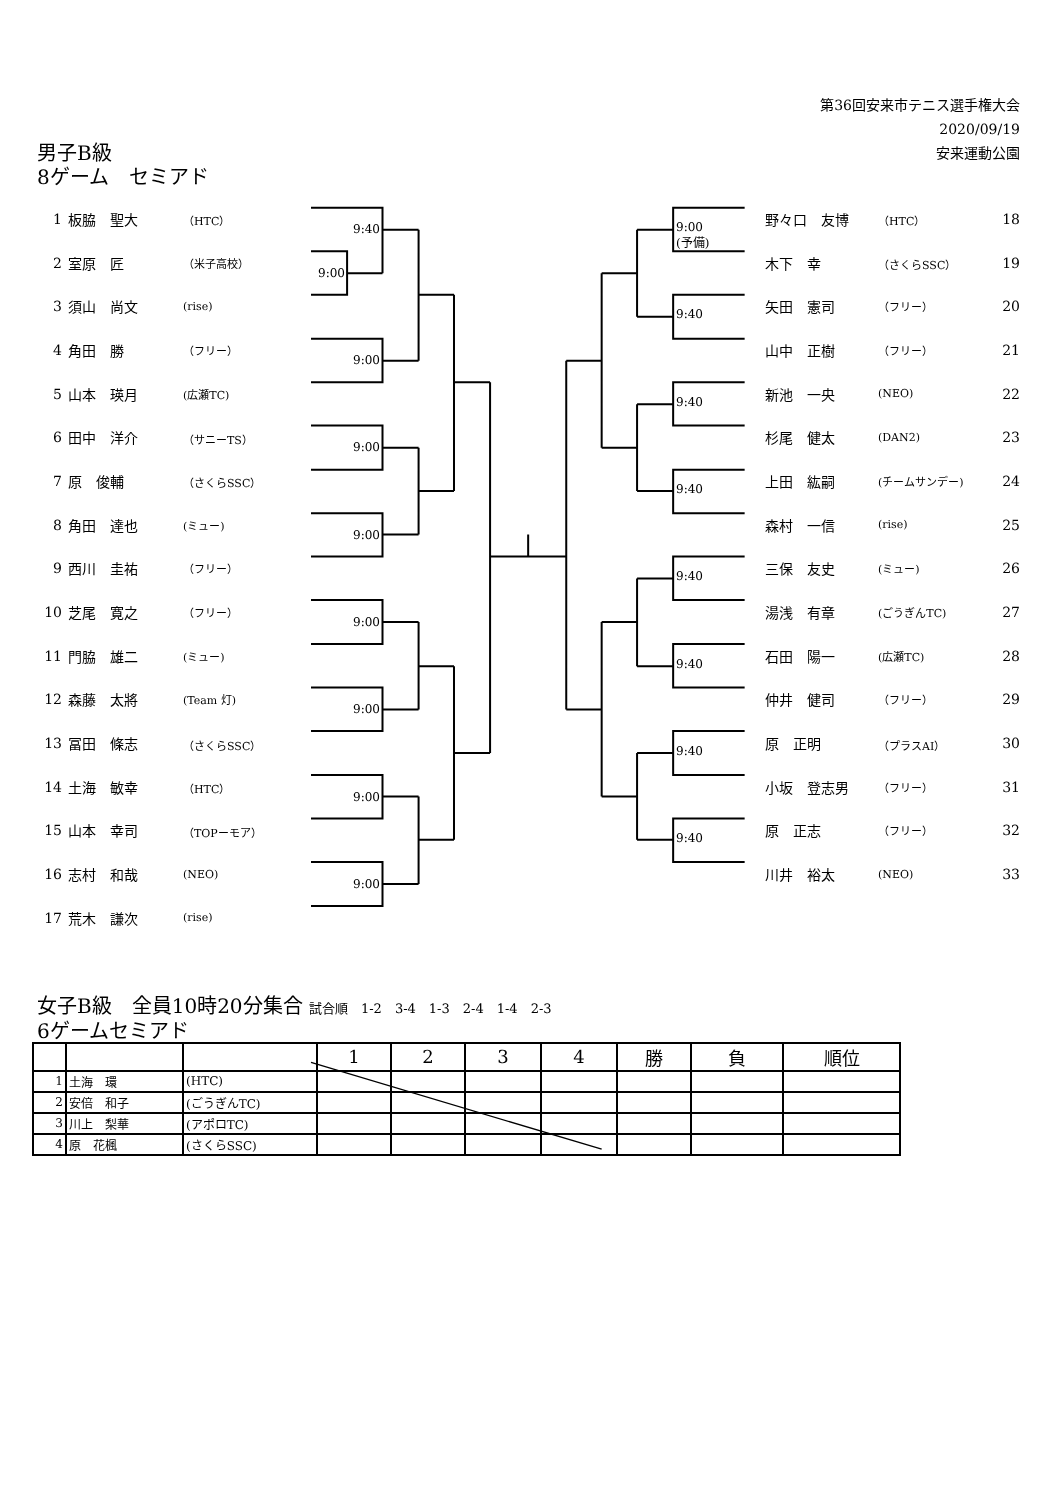第36回安来市テニス選手権大会
2020/09/19
男子B級
8ゲーム　セミアド
安来運動公園
1 板脇　聖大 （HTC）
2 室原　匠 （米子高校）
3 須山　尚文 (rise)
4 角田　勝 （フリー）
5 山本　瑛月 (広瀬TC)
6 田中　洋介 （サニーTS）
7 原　俊輔 （さくらSSC）
8 角田　達也 (ミュー)
9 西川　圭祐 （フリー）
10 芝尾　寛之 （フリー）
11 門脇　雄二 (ミュー)
12 森藤　太將 (Team 灯)
13 冨田　條志 （さくらSSC）
14 土海　敏幸 （HTC）
15 山本　幸司 （TOPーモア）
16 志村　和哉 (NEO)
17 荒木　謙次 (rise)
9:40
9:00
9:00
9:00
9:00
9:00
9:00
9:00
9:00
9:00
(予備)
9:40
9:40
9:40
9:40
9:40
9:40
9:40
野々口　友博 （HTC） 18
木下　幸 （さくらSSC） 19
矢田　憲司 （フリー） 20
山中　正樹 （フリー） 21
新池　一央 (NEO) 22
杉尾　健太 (DAN2) 23
上田　紘嗣 (チームサンデー) 24
森村　一信 (rise) 25
三保　友史 (ミュー) 26
湯浅　有章 (ごうぎんTC) 27
石田　陽一 (広瀬TC) 28
仲井　健司 （フリー） 29
原　正明 （プラスAI） 30
小坂　登志男 （フリー） 31
原　正志 （フリー） 32
川井　裕太 (NEO) 33
女子B級　全員10時20分集合 試合順　1-2　3-4　1-3　2-4　1-4　2-3
6ゲームセミアド
| | | | 1 | 2 | 3 | 4 | 勝 | 負 | 順位 |
| --- | --- | --- | --- | --- | --- | --- | --- | --- | --- |
| 1 | 土海 環 | (HTC) | | | | | | | |
| 2 | 安倍 和子 | (ごうぎんTC) | | | | | | | |
| 3 | 川上 梨華 | (アポロTC) | | | | | | | |
| 4 | 原 花楓 | (さくらSSC) | | | | | | | |